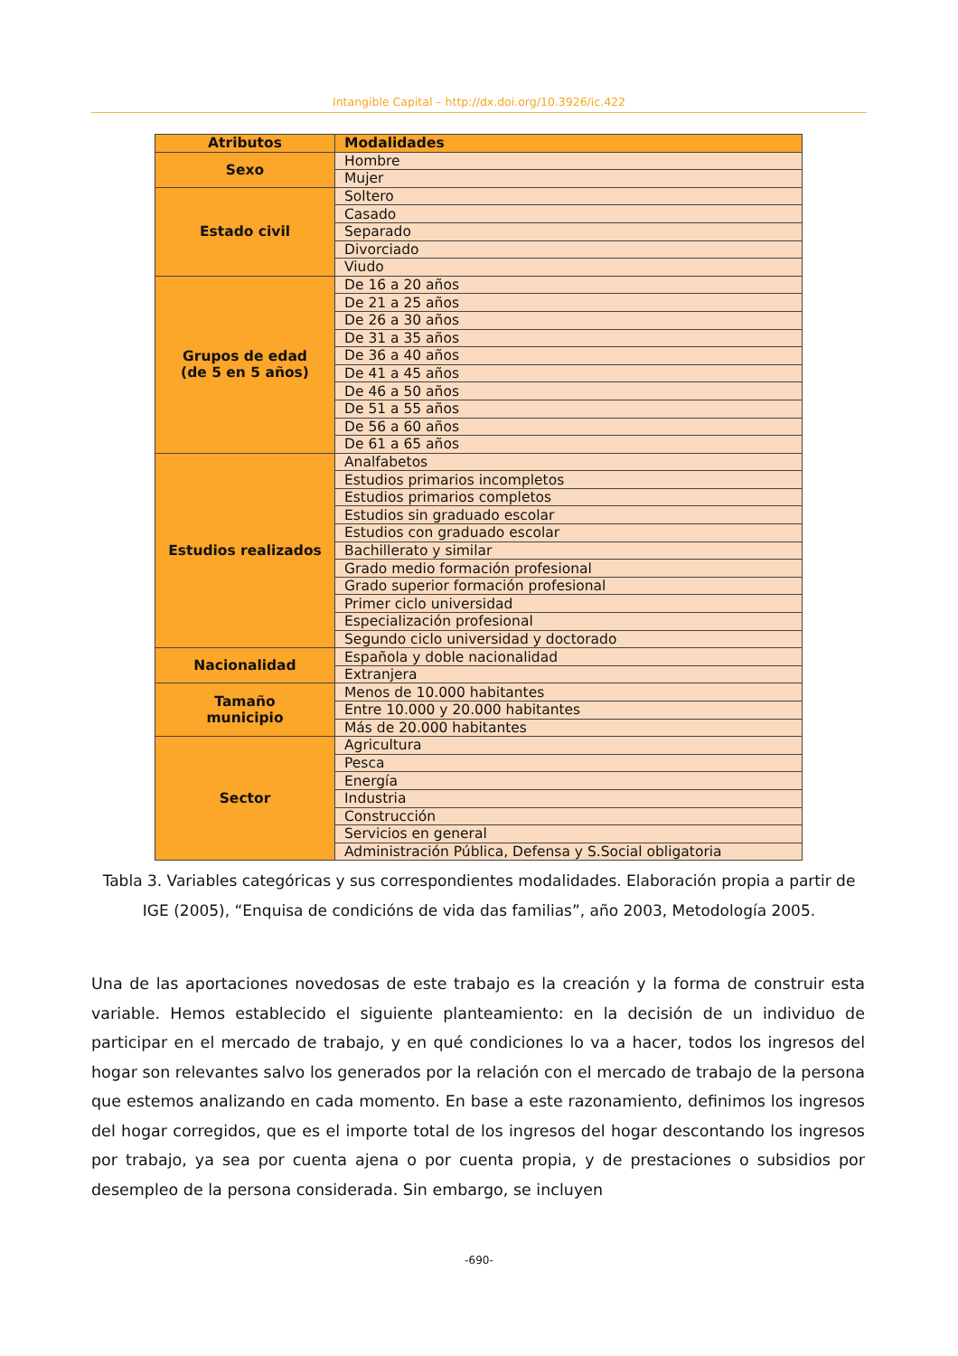Intangible Capital – http://dx.doi.org/10.3926/ic.422
| Atributos | Modalidades |
| --- | --- |
| Sexo | Hombre |
| | Mujer |
| Estado civil | Soltero |
| | Casado |
| | Separado |
| | Divorciado |
| | Viudo |
| Grupos de edad (de 5 en 5 años) | De 16 a 20 años |
| | De 21 a 25 años |
| | De 26 a 30 años |
| | De 31 a 35 años |
| | De 36 a 40 años |
| | De 41 a 45 años |
| | De 46 a 50 años |
| | De 51 a 55 años |
| | De 56 a 60 años |
| | De 61 a 65 años |
| Estudios realizados | Analfabetos |
| | Estudios primarios incompletos |
| | Estudios primarios completos |
| | Estudios sin graduado escolar |
| | Estudios con graduado escolar |
| | Bachillerato y similar |
| | Grado medio formación profesional |
| | Grado superior formación profesional |
| | Primer ciclo universidad |
| | Especialización profesional |
| | Segundo ciclo universidad y doctorado |
| Nacionalidad | Española y doble nacionalidad |
| | Extranjera |
| Tamaño municipio | Menos de 10.000 habitantes |
| | Entre 10.000 y 20.000 habitantes |
| | Más de 20.000 habitantes |
| Sector | Agricultura |
| | Pesca |
| | Energía |
| | Industria |
| | Construcción |
| | Servicios en general |
| | Administración Pública, Defensa y S.Social obligatoria |
Tabla 3. Variables categóricas y sus correspondientes modalidades. Elaboración propia a partir de IGE (2005), “Enquisa de condicións de vida das familias”, año 2003, Metodología 2005.
Una de las aportaciones novedosas de este trabajo es la creación y la forma de construir esta variable. Hemos establecido el siguiente planteamiento: en la decisión de un individuo de participar en el mercado de trabajo, y en qué condiciones lo va a hacer, todos los ingresos del hogar son relevantes salvo los generados por la relación con el mercado de trabajo de la persona que estemos analizando en cada momento. En base a este razonamiento, definimos los ingresos del hogar corregidos, que es el importe total de los ingresos del hogar descontando los ingresos por trabajo, ya sea por cuenta ajena o por cuenta propia, y de prestaciones o subsidios por desempleo de la persona considerada. Sin embargo, se incluyen
-690-